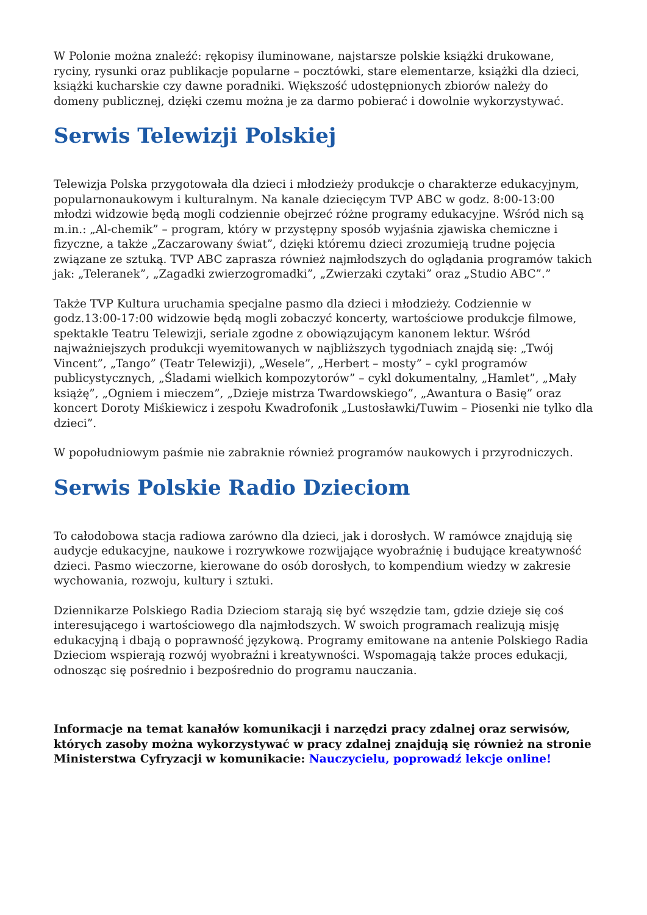W Polonie można znaleźć: rękopisy iluminowane, najstarsze polskie książki drukowane, ryciny, rysunki oraz publikacje popularne – pocztówki, stare elementarze, książki dla dzieci, książki kucharskie czy dawne poradniki. Większość udostępnionych zbiorów należy do domeny publicznej, dzięki czemu można je za darmo pobierać i dowolnie wykorzystywać.
Serwis Telewizji Polskiej
Telewizja Polska przygotowała dla dzieci i młodzieży produkcje o charakterze edukacyjnym, popularnonaukowym i kulturalnym. Na kanale dziecięcym TVP ABC w godz. 8:00-13:00 młodzi widzowie będą mogli codziennie obejrzeć różne programy edukacyjne. Wśród nich są m.in.: „Al-chemik” – program, który w przystępny sposób wyjaśnia zjawiska chemiczne i fizyczne, a także „Zaczarowany świat”, dzięki któremu dzieci zrozumieją trudne pojęcia związane ze sztuką. TVP ABC zaprasza również najmłodszych do oglądania programów takich jak: „Teleranek”, „Zagadki zwierzogromadki”, „Zwierzaki czytaki” oraz „Studio ABC”.”
Także TVP Kultura uruchamia specjalne pasmo dla dzieci i młodzieży. Codziennie w godz.13:00-17:00 widzowie będą mogli zobaczyć koncerty, wartościowe produkcje filmowe, spektakle Teatru Telewizji, seriale zgodne z obowiązującym kanonem lektur. Wśród najważniejszych produkcji wyemitowanych w najbliższych tygodniach znajdą się: „Twój Vincent”, „Tango” (Teatr Telewizji), „Wesele”, „Herbert – mosty” – cykl programów publicystycznych, „Śladami wielkich kompozytorów” – cykl dokumentalny, „Hamlet”, „Mały książę”, „Ogniem i mieczem”, „Dzieje mistrza Twardowskiego”, „Awantura o Basię” oraz koncert Doroty Miśkiewicz i zespołu Kwadrofonik „Lustosławki/Tuwim – Piosenki nie tylko dla dzieci”.
W popołudniowym paśmie nie zabraknie również programów naukowych i przyrodniczych.
Serwis Polskie Radio Dzieciom
To całodobowa stacja radiowa zarówno dla dzieci, jak i dorosłych. W ramówce znajdują się audycje edukacyjne, naukowe i rozrywkowe rozwijające wyobraźnię i budujące kreatywność dzieci. Pasmo wieczorne, kierowane do osób dorosłych, to kompendium wiedzy w zakresie wychowania, rozwoju, kultury i sztuki.
Dziennikarze Polskiego Radia Dzieciom starają się być wszędzie tam, gdzie dzieje się coś interesującego i wartościowego dla najmłodszych. W swoich programach realizują misję edukacyjną i dbają o poprawność językową. Programy emitowane na antenie Polskiego Radia Dzieciom wspierają rozwój wyobraźni i kreatywności. Wspomagają także proces edukacji, odnosząc się pośrednio i bezpośrednio do programu nauczania.
Informacje na temat kanałów komunikacji i narzędzi pracy zdalnej oraz serwisów, których zasoby można wykorzystywać w pracy zdalnej znajdują się również na stronie Ministerstwa Cyfryzacji w komunikacie: Nauczycielu, poprowadź lekcje online!